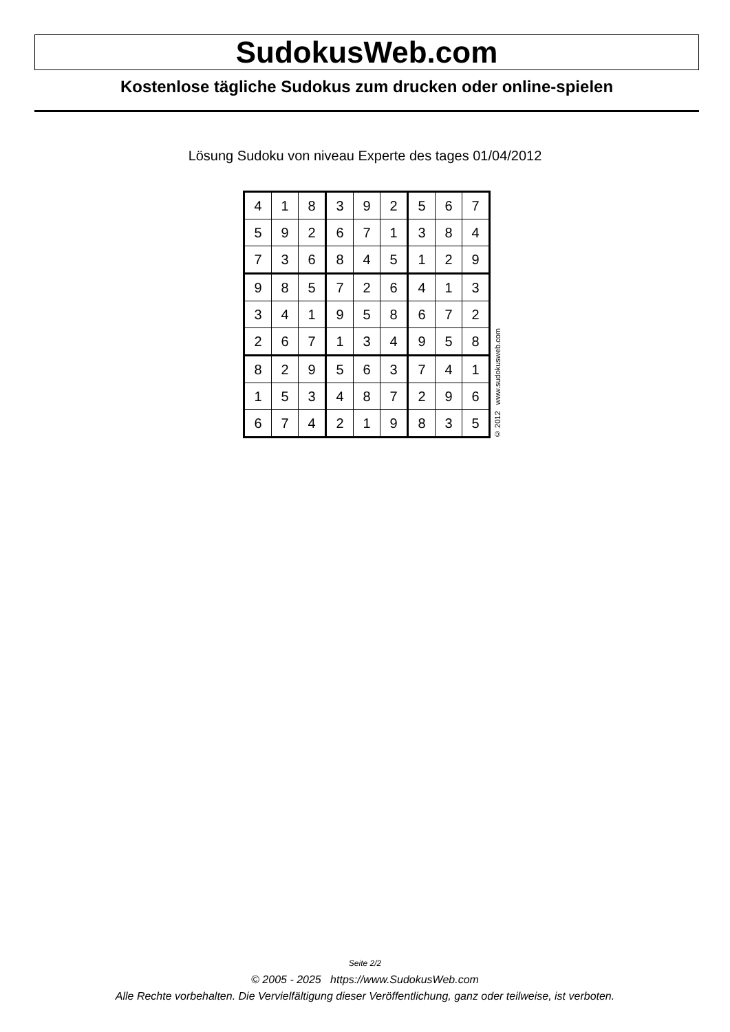SudokusWeb.com
Kostenlose tägliche Sudokus zum drucken oder online-spielen
Lösung Sudoku von niveau Experte des tages 01/04/2012
| 4 | 1 | 8 | 3 | 9 | 2 | 5 | 6 | 7 |
| 5 | 9 | 2 | 6 | 7 | 1 | 3 | 8 | 4 |
| 7 | 3 | 6 | 8 | 4 | 5 | 1 | 2 | 9 |
| 9 | 8 | 5 | 7 | 2 | 6 | 4 | 1 | 3 |
| 3 | 4 | 1 | 9 | 5 | 8 | 6 | 7 | 2 |
| 2 | 6 | 7 | 1 | 3 | 4 | 9 | 5 | 8 |
| 8 | 2 | 9 | 5 | 6 | 3 | 7 | 4 | 1 |
| 1 | 5 | 3 | 4 | 8 | 7 | 2 | 9 | 6 |
| 6 | 7 | 4 | 2 | 1 | 9 | 8 | 3 | 5 |
© 2012 www.sudokusweb.com
Seite 2/2
© 2005 - 2025 https://www.SudokusWeb.com
Alle Rechte vorbehalten. Die Vervielfältigung dieser Veröffentlichung, ganz oder teilweise, ist verboten.